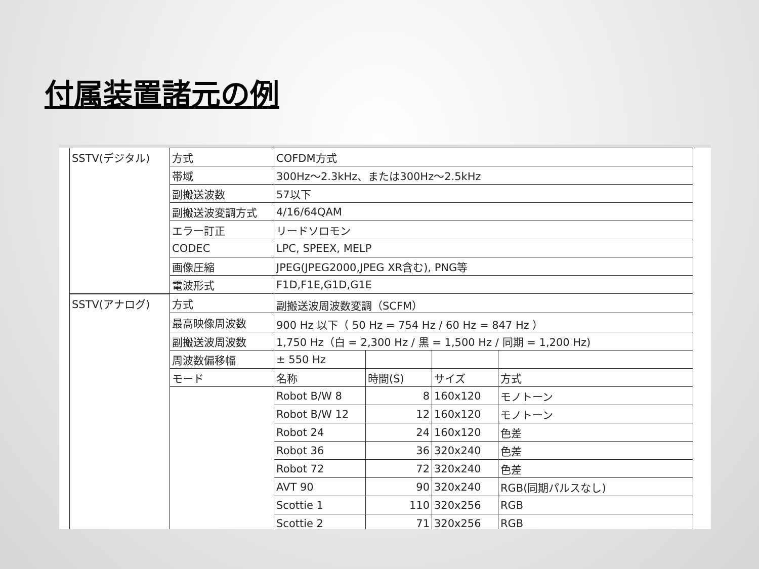付属装置諸元の例
| SSTV(デジタル) | 方式 | COFDM方式 | | | |
| | 帯域 | 300Hz～2.3kHz、または300Hz～2.5kHz | | | |
| | 副搬送波数 | 57以下 | | | |
| | 副搬送波変調方式 | 4/16/64QAM | | | |
| | エラー訂正 | リードソロモン | | | |
| | CODEC | LPC, SPEEX, MELP | | | |
| | 画像圧縮 | JPEG(JPEG2000,JPEG XR含む), PNG等 | | | |
| | 電波形式 | F1D,F1E,G1D,G1E | | | |
| SSTV(アナログ) | 方式 | 副搬送波周波数変調（SCFM） | | | |
| | 最高映像周波数 | 900 Hz 以下（ 50 Hz = 754 Hz / 60 Hz = 847 Hz ） | | | |
| | 副搬送波周波数 | 1,750 Hz（白 = 2,300 Hz / 黒 = 1,500 Hz / 同期 = 1,200 Hz) | | | |
| | 周波数偏移幅 | ± 550 Hz | | | |
| | モード | 名称 | 時間(S) | サイズ | 方式 |
| | | Robot B/W 8 | 8 | 160x120 | モノトーン |
| | | Robot B/W 12 | 12 | 160x120 | モノトーン |
| | | Robot 24 | 24 | 160x120 | 色差 |
| | | Robot 36 | 36 | 320x240 | 色差 |
| | | Robot 72 | 72 | 320x240 | 色差 |
| | | AVT 90 | 90 | 320x240 | RGB(同期パルスなし) |
| | | Scottie 1 | 110 | 320x256 | RGB |
| | | Scottie 2 | 71 | 320x256 | RGB |